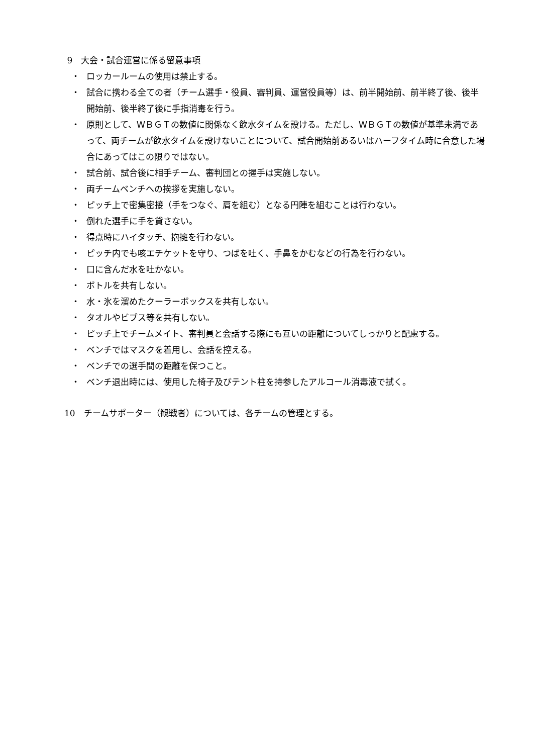9　大会・試合運営に係る留意事項
・ ロッカールームの使用は禁止する。
・ 試合に携わる全ての者（チーム選手・役員、審判員、運営役員等）は、前半開始前、前半終了後、後半開始前、後半終了後に手指消毒を行う。
・ 原則として、ＷＢＧＴの数値に関係なく飲水タイムを設ける。ただし、ＷＢＧＴの数値が基準未満であって、両チームが飲水タイムを設けないことについて、試合開始前あるいはハーフタイム時に合意した場合にあってはこの限りではない。
・ 試合前、試合後に相手チーム、審判団との握手は実施しない。
・ 両チームベンチへの挨拶を実施しない。
・ ピッチ上で密集密接（手をつなぐ、肩を組む）となる円陣を組むことは行わない。
・ 倒れた選手に手を貸さない。
・ 得点時にハイタッチ、抱擁を行わない。
・ ピッチ内でも咳エチケットを守り、つばを吐く、手鼻をかむなどの行為を行わない。
・ 口に含んだ水を吐かない。
・ ボトルを共有しない。
・ 水・氷を溜めたクーラーボックスを共有しない。
・ タオルやビブス等を共有しない。
・ ピッチ上でチームメイト、審判員と会話する際にも互いの距離についてしっかりと配慮する。
・ ベンチではマスクを着用し、会話を控える。
・ ベンチでの選手間の距離を保つこと。
・ ベンチ退出時には、使用した椅子及びテント柱を持参したアルコール消毒液で拭く。
10　チームサポーター（観戦者）については、各チームの管理とする。